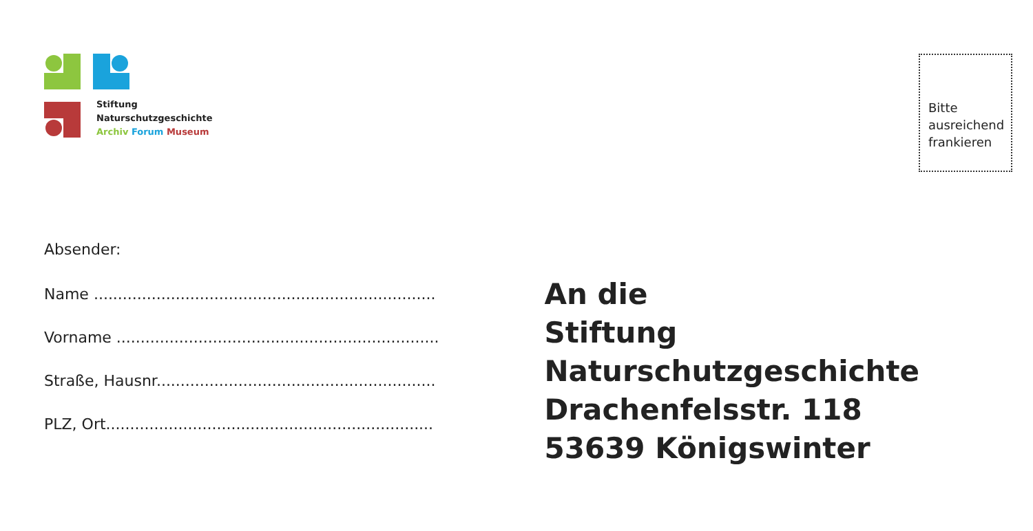Stiftung
Naturschutzgeschichte
Archiv Forum Museum
Bitte ausreichend frankieren
Absender:
Name .......................................................................
Vorname ...................................................................
Straße, Hausnr..........................................................
PLZ, Ort....................................................................
An die
Stiftung Naturschutzgeschichte
Drachenfelsstr. 118
53639 Königswinter